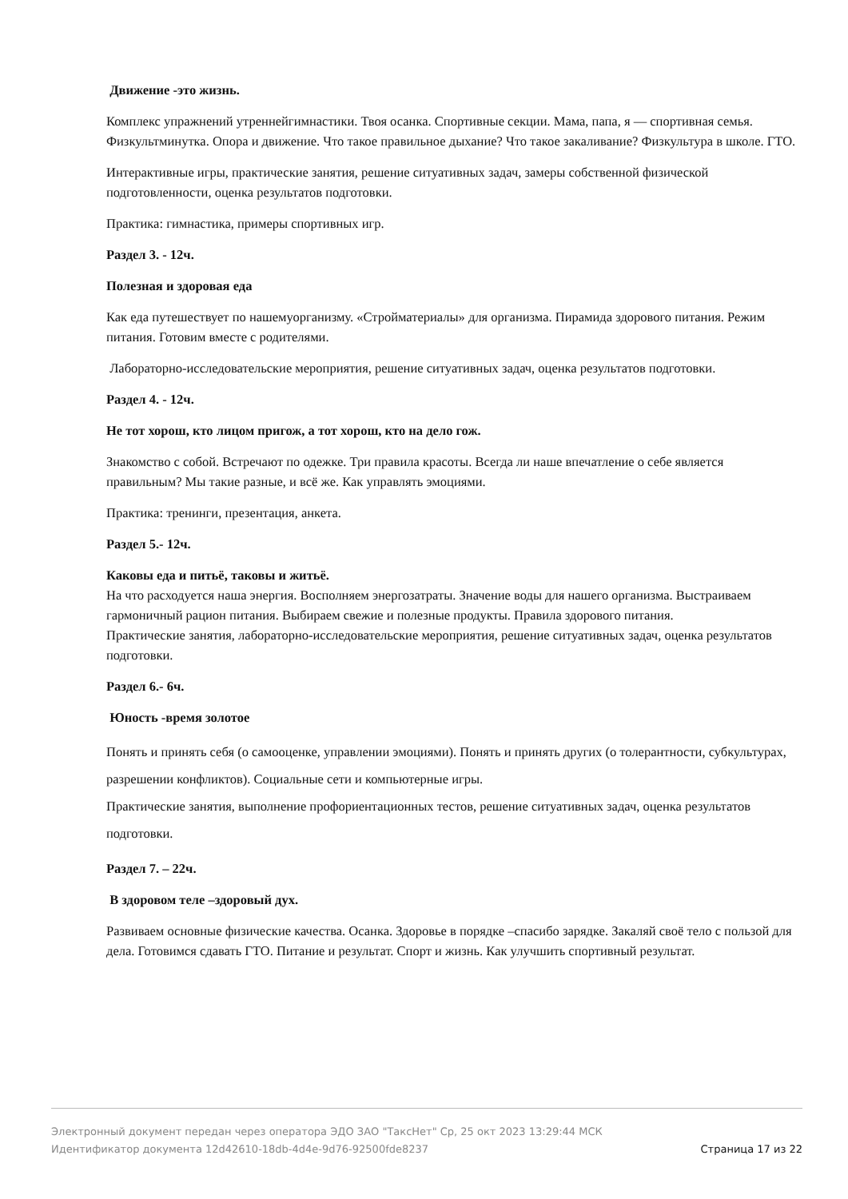Движение -это жизнь.
Комплекс упражнений утреннейгимнастики. Твоя осанка. Спортивные секции. Мама, папа, я — спортивная семья. Физкультминутка. Опора и движение. Что такое правильное дыхание? Что такое закаливание? Физкультура в школе. ГТО.
Интерактивные игры, практические занятия, решение ситуативных задач, замеры собственной физической подготовленности, оценка результатов подготовки.
Практика: гимнастика, примеры спортивных игр.
Раздел 3. - 12ч.
Полезная и здоровая еда
Как еда путешествует по нашемуорганизму. «Стройматериалы» для организма. Пирамида здорового питания. Режим питания. Готовим вместе с родителями.
Лабораторно-исследовательские мероприятия, решение ситуативных задач, оценка результатов подготовки.
Раздел 4. - 12ч.
Не тот хорош, кто лицом пригож, а тот хорош, кто на дело гож.
Знакомство с собой. Встречают по одежке. Три правила красоты. Всегда ли наше впечатление о себе является правильным? Мы такие разные, и всё же. Как управлять эмоциями.
Практика: тренинги, презентация, анкета.
Раздел 5.- 12ч.
Каковы еда и питьё, таковы и житьё.
На что расходуется наша энергия. Восполняем энергозатраты. Значение воды для нашего организма. Выстраиваем гармоничный рацион питания. Выбираем свежие и полезные продукты. Правила здорового питания.
Практические занятия, лабораторно-исследовательские мероприятия, решение ситуативных задач, оценка результатов подготовки.
Раздел 6.- 6ч.
Юность -время золотое
Понять и принять себя (о самооценке, управлении эмоциями). Понять и принять других (о толерантности, субкультурах, разрешении конфликтов). Социальные сети и компьютерные игры.
Практические занятия, выполнение профориентационных тестов, решение ситуативных задач, оценка результатов подготовки.
Раздел 7. – 22ч.
В здоровом теле –здоровый дух.
Развиваем основные физические качества. Осанка. Здоровье в порядке –спасибо зарядке. Закаляй своё тело с пользой для дела. Готовимся сдавать ГТО. Питание и результат. Спорт и жизнь. Как улучшить спортивный результат.
Электронный документ передан через оператора ЭДО ЗАО "ТаксНет" Ср, 25 окт 2023 13:29:44 МСК
Идентификатор документа 12d42610-18db-4d4e-9d76-92500fde8237 Страница 17 из 22